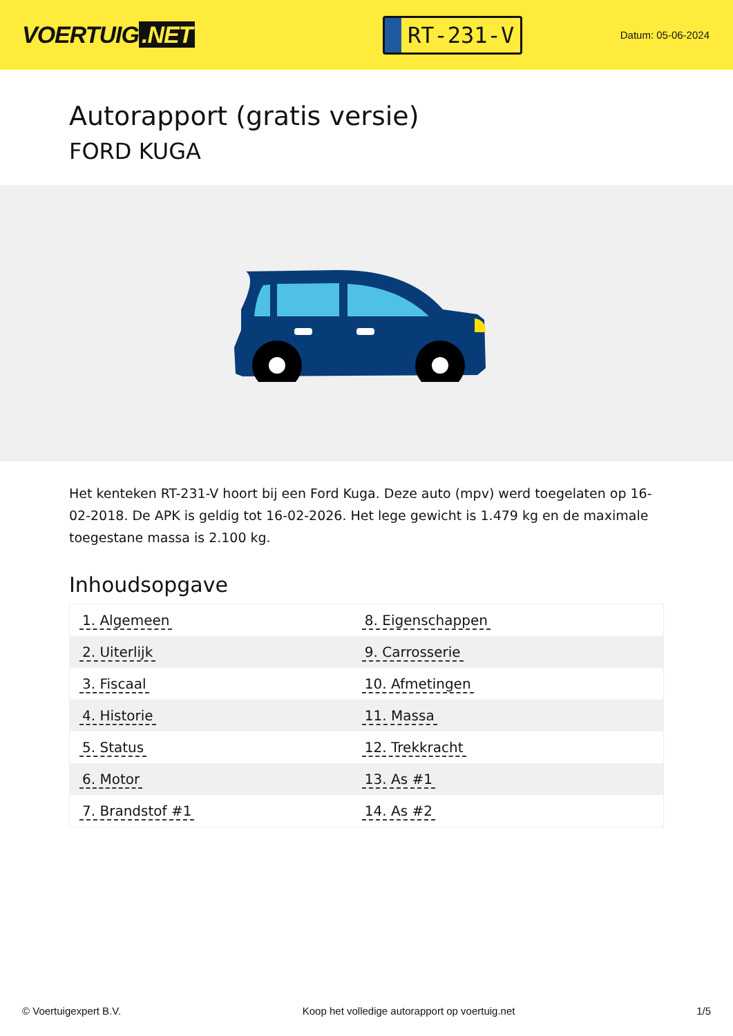VOERTUIG.NET
RT-231-V
Datum: 05-06-2024
Autorapport (gratis versie)
FORD KUGA
Het kenteken RT-231-V hoort bij een Ford Kuga. Deze auto (mpv) werd toegelaten op 16-02-2018. De APK is geldig tot 16-02-2026. Het lege gewicht is 1.479 kg en de maximale toegestane massa is 2.100 kg.
Inhoudsopgave
| 1. Algemeen | 8. Eigenschappen |
| 2. Uiterlijk | 9. Carrosserie |
| 3. Fiscaal | 10. Afmetingen |
| 4. Historie | 11. Massa |
| 5. Status | 12. Trekkracht |
| 6. Motor | 13. As #1 |
| 7. Brandstof #1 | 14. As #2 |
© Voertuigexpert B.V. Koop het volledige autorapport op voertuig.net
1/5